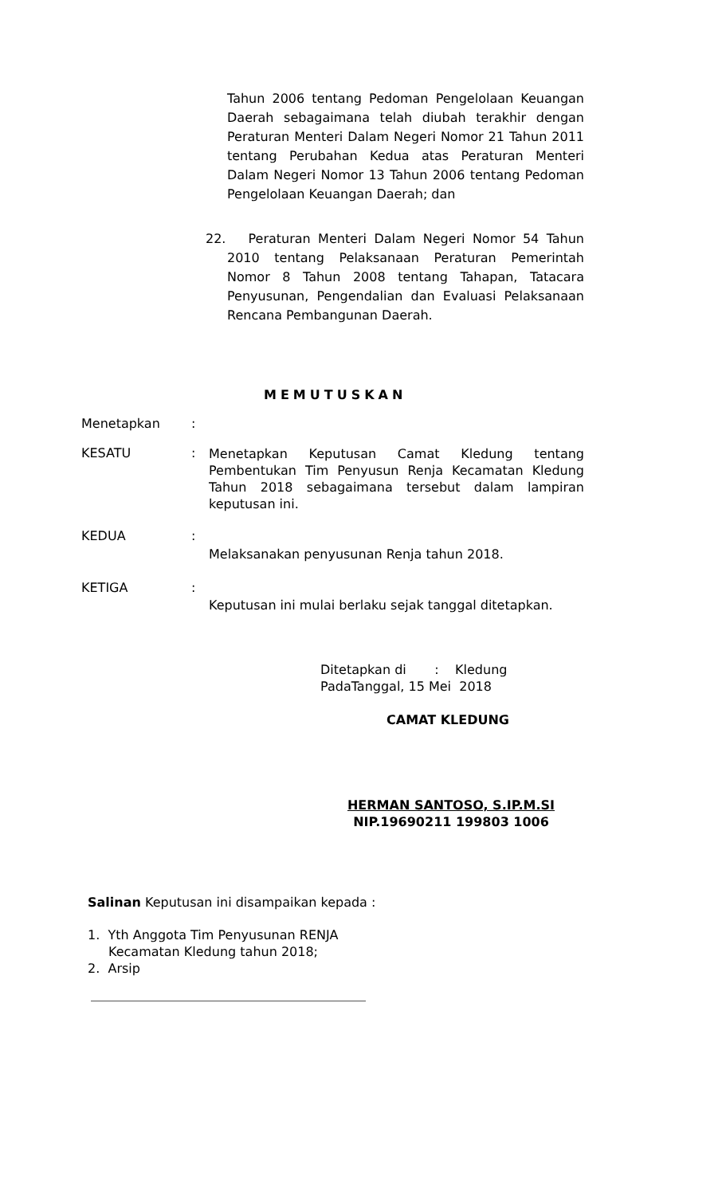Tahun 2006 tentang Pedoman Pengelolaan Keuangan Daerah sebagaimana telah diubah terakhir dengan Peraturan Menteri Dalam Negeri Nomor 21 Tahun 2011 tentang Perubahan Kedua atas Peraturan Menteri Dalam Negeri Nomor 13 Tahun 2006 tentang Pedoman Pengelolaan Keuangan Daerah; dan
22. Peraturan Menteri Dalam Negeri Nomor 54 Tahun 2010 tentang Pelaksanaan Peraturan Pemerintah Nomor 8 Tahun 2008 tentang Tahapan, Tatacara Penyusunan, Pengendalian dan Evaluasi Pelaksanaan Rencana Pembangunan Daerah.
MEMUTUSKAN
Menetapkan:
KESATU:
Menetapkan Keputusan Camat Kledung tentang Pembentukan Tim Penyusun Renja Kecamatan Kledung Tahun 2018 sebagaimana tersebut dalam lampiran keputusan ini.
KEDUA:
Melaksanakan penyusunan Renja tahun 2018.
KETIGA:
Keputusan ini mulai berlaku sejak tanggal ditetapkan.
Ditetapkan di : Kledung
PadaTanggal, 15 Mei 2018
CAMAT KLEDUNG
HERMAN SANTOSO, S.IP.M.SI
NIP.19690211 199803 1006
Salinan Keputusan ini disampaikan kepada :
1. Yth Anggota Tim Penyusunan RENJA
Kecamatan Kledung tahun 2018;
2. Arsip